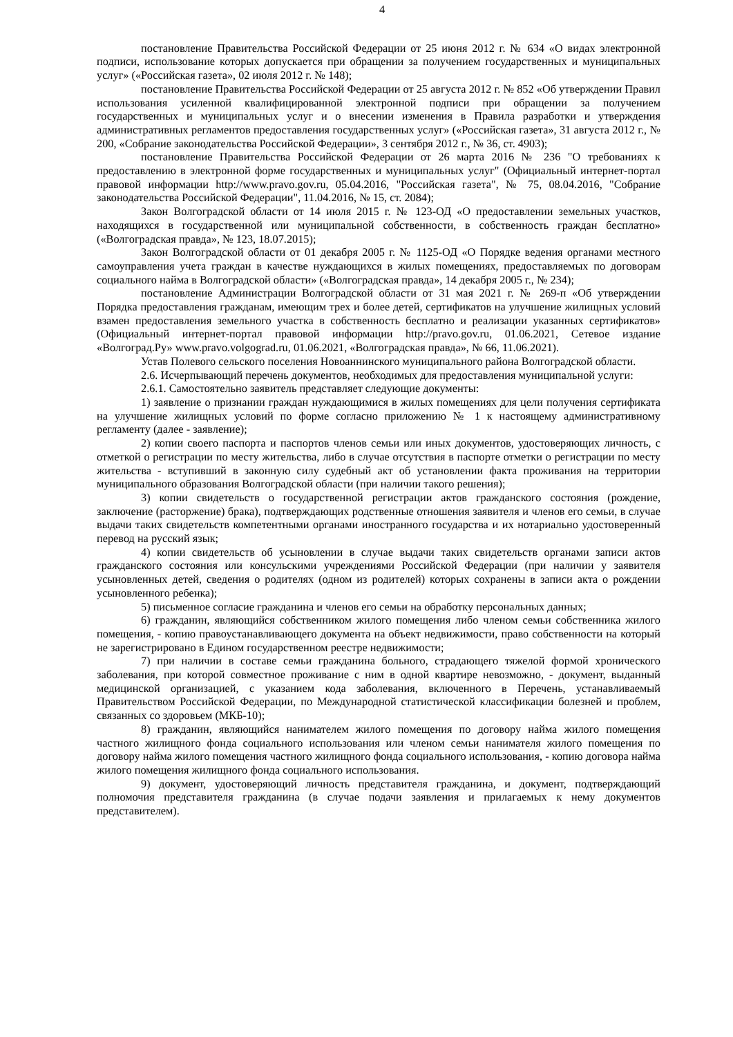4
постановление Правительства Российской Федерации от 25 июня 2012 г. № 634 «О видах электронной подписи, использование которых допускается при обращении за получением государственных и муниципальных услуг» («Российская газета», 02 июля 2012 г. № 148);
постановление Правительства Российской Федерации от 25 августа 2012 г. № 852 «Об утверждении Правил использования усиленной квалифицированной электронной подписи при обращении за получением государственных и муниципальных услуг и о внесении изменения в Правила разработки и утверждения административных регламентов предоставления государственных услуг» («Российская газета», 31 августа 2012 г., № 200, «Собрание законодательства Российской Федерации», 3 сентября 2012 г., № 36, ст. 4903);
постановление Правительства Российской Федерации от 26 марта 2016 № 236 "О требованиях к предоставлению в электронной форме государственных и муниципальных услуг" (Официальный интернет-портал правовой информации http://www.pravo.gov.ru, 05.04.2016, "Российская газета", № 75, 08.04.2016, "Собрание законодательства Российской Федерации", 11.04.2016, № 15, ст. 2084);
Закон Волгоградской области от 14 июля 2015 г. № 123-ОД «О предоставлении земельных участков, находящихся в государственной или муниципальной собственности, в собственность граждан бесплатно» («Волгоградская правда», № 123, 18.07.2015);
Закон Волгоградской области от 01 декабря 2005 г. № 1125-ОД «О Порядке ведения органами местного самоуправления учета граждан в качестве нуждающихся в жилых помещениях, предоставляемых по договорам социального найма в Волгоградской области» («Волгоградская правда», 14 декабря 2005 г., № 234);
постановление Администрации Волгоградской области от 31 мая 2021 г. № 269-п «Об утверждении Порядка предоставления гражданам, имеющим трех и более детей, сертификатов на улучшение жилищных условий взамен предоставления земельного участка в собственность бесплатно и реализации указанных сертификатов» (Официальный интернет-портал правовой информации http://pravo.gov.ru, 01.06.2021, Сетевое издание «Волгоград.Ру» www.pravo.volgograd.ru, 01.06.2021, «Волгоградская правда», № 66, 11.06.2021).
Устав Полевого сельского поселения Новоаннинского муниципального района Волгоградской области.
2.6. Исчерпывающий перечень документов, необходимых для предоставления муниципальной услуги:
2.6.1. Самостоятельно заявитель представляет следующие документы:
1) заявление о признании граждан нуждающимися в жилых помещениях для цели получения сертификата на улучшение жилищных условий по форме согласно приложению № 1 к настоящему административному регламенту (далее - заявление);
2) копии своего паспорта и паспортов членов семьи или иных документов, удостоверяющих личность, с отметкой о регистрации по месту жительства, либо в случае отсутствия в паспорте отметки о регистрации по месту жительства - вступивший в законную силу судебный акт об установлении факта проживания на территории муниципального образования Волгоградской области (при наличии такого решения);
3) копии свидетельств о государственной регистрации актов гражданского состояния (рождение, заключение (расторжение) брака), подтверждающих родственные отношения заявителя и членов его семьи, в случае выдачи таких свидетельств компетентными органами иностранного государства и их нотариально удостоверенный перевод на русский язык;
4) копии свидетельств об усыновлении в случае выдачи таких свидетельств органами записи актов гражданского состояния или консульскими учреждениями Российской Федерации (при наличии у заявителя усыновленных детей, сведения о родителях (одном из родителей) которых сохранены в записи акта о рождении усыновленного ребенка);
5) письменное согласие гражданина и членов его семьи на обработку персональных данных;
6) гражданин, являющийся собственником жилого помещения либо членом семьи собственника жилого помещения, - копию правоустанавливающего документа на объект недвижимости, право собственности на который не зарегистрировано в Едином государственном реестре недвижимости;
7) при наличии в составе семьи гражданина больного, страдающего тяжелой формой хронического заболевания, при которой совместное проживание с ним в одной квартире невозможно, - документ, выданный медицинской организацией, с указанием кода заболевания, включенного в Перечень, устанавливаемый Правительством Российской Федерации, по Международной статистической классификации болезней и проблем, связанных со здоровьем (МКБ-10);
8) гражданин, являющийся нанимателем жилого помещения по договору найма жилого помещения частного жилищного фонда социального использования или членом семьи нанимателя жилого помещения по договору найма жилого помещения частного жилищного фонда социального использования, - копию договора найма жилого помещения жилищного фонда социального использования.
9) документ, удостоверяющий личность представителя гражданина, и документ, подтверждающий полномочия представителя гражданина (в случае подачи заявления и прилагаемых к нему документов представителем).